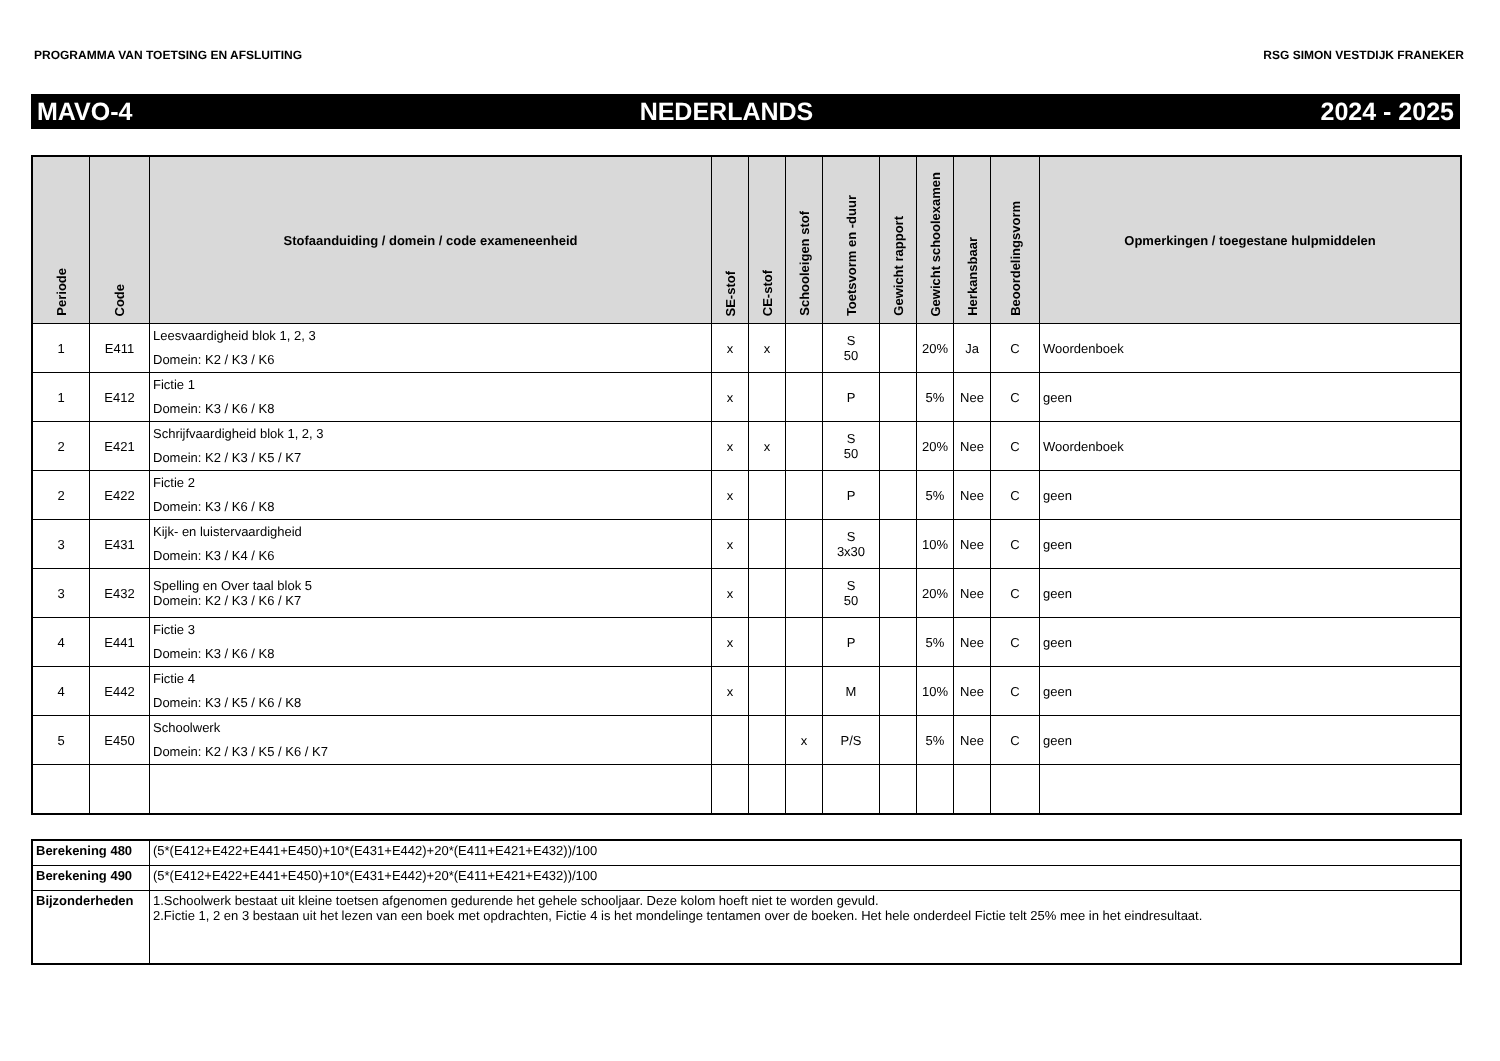PROGRAMMA VAN TOETSING EN AFSLUITING RSG SIMON VESTDIJK FRANEKER
MAVO-4 NEDERLANDS 2024 - 2025
| Periode | Code | Stofaanduiding / domein / code exameneenheid | SE-stof | CE-stof | Schooleigen stof | Toetsvorm en -duur | Gewicht rapport | Gewicht schoolexamen | Herkansbaar | Beoordelingsvorm | Opmerkingen / toegestane hulpmiddelen |
| --- | --- | --- | --- | --- | --- | --- | --- | --- | --- | --- | --- |
| 1 | E411 | Leesvaardigheid blok 1, 2, 3 Domein: K2 / K3 / K6 | x | x | | S 50 | | 20% | Ja | C | Woordenboek |
| 1 | E412 | Fictie 1 Domein: K3 / K6 / K8 | x | | | P | | 5% | Nee | C | geen |
| 2 | E421 | Schrijfvaardigheid blok 1, 2, 3 Domein: K2 / K3 / K5 / K7 | x | x | | S 50 | | 20% | Nee | C | Woordenboek |
| 2 | E422 | Fictie 2 Domein: K3 / K6 / K8 | x | | | P | | 5% | Nee | C | geen |
| 3 | E431 | Kijk- en luistervaardigheid Domein: K3 / K4 / K6 | x | | | S 3x30 | | 10% | Nee | C | geen |
| 3 | E432 | Spelling en Over taal blok 5 Domein: K2 / K3 / K6 / K7 | x | | | S 50 | | 20% | Nee | C | geen |
| 4 | E441 | Fictie 3 Domein: K3 / K6 / K8 | x | | | P | | 5% | Nee | C | geen |
| 4 | E442 | Fictie 4 Domein: K3 / K5 / K6 / K8 | x | | | M | | 10% | Nee | C | geen |
| 5 | E450 | Schoolwerk Domein: K2 / K3 / K5 / K6 / K7 | | | x | P/S | | 5% | Nee | C | geen |
| Berekening 480 | (5*(E412+E422+E441+E450)+10*(E431+E442)+20*(E411+E421+E432))/100 |
| Berekening 490 | (5*(E412+E422+E441+E450)+10*(E431+E442)+20*(E411+E421+E432))/100 |
| Bijzonderheden | 1.Schoolwerk bestaat uit kleine toetsen afgenomen gedurende het gehele schooljaar. Deze kolom hoeft niet te worden gevuld. 2.Fictie 1, 2 en 3 bestaan uit het lezen van een boek met opdrachten, Fictie 4 is het mondelinge tentamen over de boeken. Het hele onderdeel Fictie telt 25% mee in het eindresultaat. |